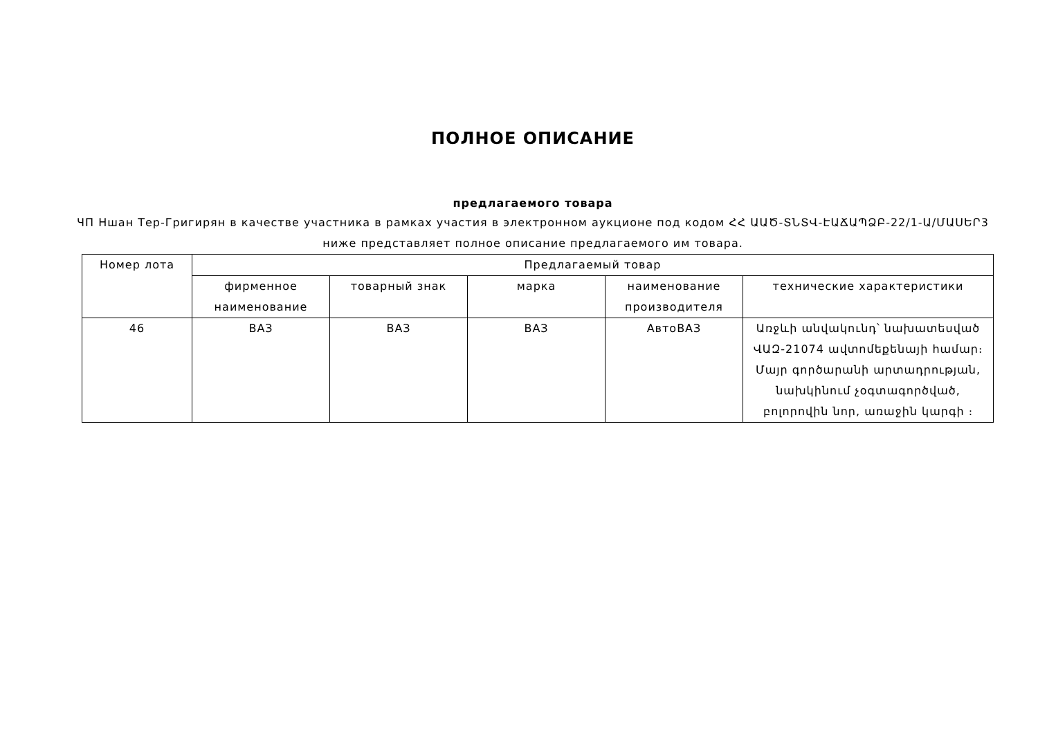ПОЛНОЕ ОПИСАНИЕ
предлагаемого товара
ЧП Ншан Тер-Григирян в качестве участника в рамках участия в электронном аукционе под кодом ՀՀ ԱԱԾ-ՏՆՏՎ-ԷԱՃԱՊՁԲ-22/1-Ա/ՄԱՍԵՐ3 ниже представляет полное описание предлагаемого им товара.
| Номер лота | Предлагаемый товар | | | | |
| --- | --- | --- | --- | --- | --- |
| | фирменное наименование | товарный знак | марка | наименование производителя | технические характеристики |
| 46 | ВАЗ | ВАЗ | ВАЗ | АвтоВАЗ | Առջևի անվակունդ՝ նախատեսված ՎԱԶ-21074 ավտոմեքենայի համար։ Մայր գործարանի արտադրության, նախկինում չօգտագործված, բոլորովին նոր, առաջին կարգի ։ |